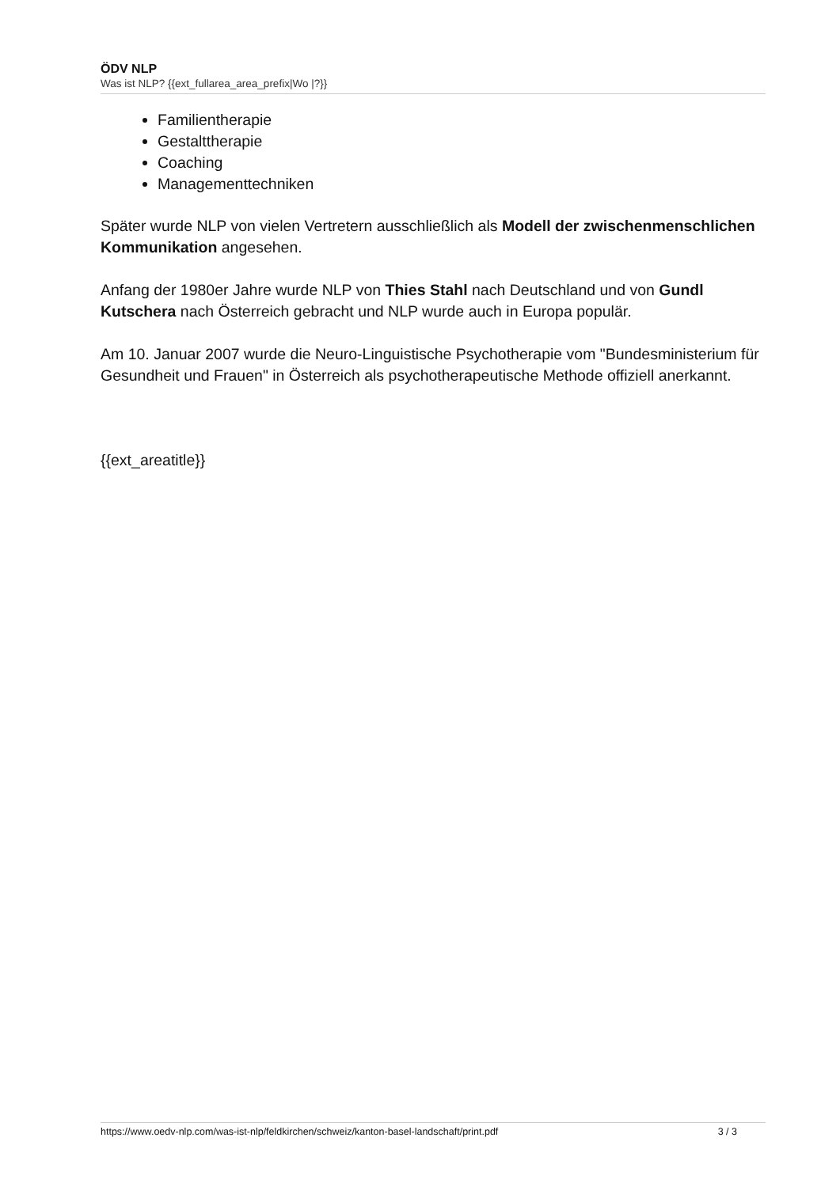ÖDV NLP
Was ist NLP? {{ext_fullarea_area_prefix|Wo |?}}
Familientherapie
Gestalttherapie
Coaching
Managementtechniken
Später wurde NLP von vielen Vertretern ausschließlich als Modell der zwischenmenschlichen Kommunikation angesehen.
Anfang der 1980er Jahre wurde NLP von Thies Stahl nach Deutschland und von Gundl Kutschera nach Österreich gebracht und NLP wurde auch in Europa populär.
Am 10. Januar 2007 wurde die Neuro-Linguistische Psychotherapie vom "Bundesministerium für Gesundheit und Frauen" in Österreich als psychotherapeutische Methode offiziell anerkannt.
{{ext_areatitle}}
https://www.oedv-nlp.com/was-ist-nlp/feldkirchen/schweiz/kanton-basel-landschaft/print.pdf 3 / 3